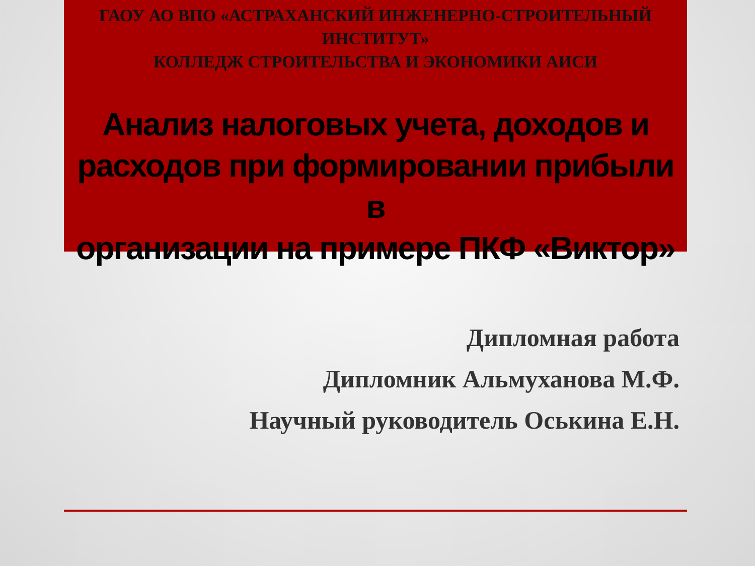ГАОУ АО ВПО «АСТРАХАНСКИЙ ИНЖЕНЕРНО-СТРОИТЕЛЬНЫЙ ИНСТИТУТ»
КОЛЛЕДЖ СТРОИТЕЛЬСТВА И ЭКОНОМИКИ АИСИ
Анализ налоговых учета, доходов и
расходов при формировании прибыли в
организации на примере ПКФ «Виктор»
Дипломная работа
Дипломник Альмуханова М.Ф.
Научный руководитель Оськина Е.Н.